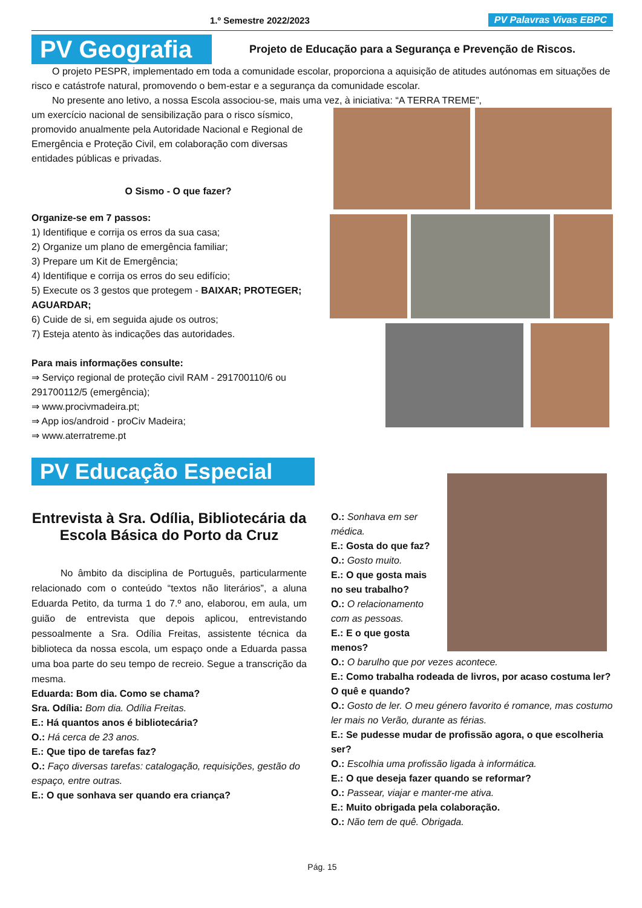1.º Semestre 2022/2023 PV Palavras Vivas EBPC
PV Geografia
Projeto de Educação para a Segurança e Prevenção de Riscos.
O projeto PESPR, implementado em toda a comunidade escolar, proporciona a aquisição de atitudes autónomas em situações de risco e catástrofe natural, promovendo o bem-estar e a segurança da comunidade escolar.
No presente ano letivo, a nossa Escola associou-se, mais uma vez, à iniciativa: “A TERRA TREME”,
um exercício nacional de sensibilização para o risco sísmico, promovido anualmente pela Autoridade Nacional e Regional de Emergência e Proteção Civil, em colaboração com diversas entidades públicas e privadas.
O Sismo - O que fazer?
Organize-se em 7 passos:
1) Identifique e corrija os erros da sua casa;
2) Organize um plano de emergência familiar;
3) Prepare um Kit de Emergência;
4) Identifique e corrija os erros do seu edifício;
5) Execute os 3 gestos que protegem - BAIXAR; PROTEGER; AGUARDAR;
6) Cuide de si, em seguida ajude os outros;
7) Esteja atento às indicações das autoridades.
Para mais informações consulte:
⇒ Serviço regional de proteção civil RAM - 291700110/6 ou 291700112/5 (emergência);
⇒ www.procivmadeira.pt;
⇒ App ios/android - proCiv Madeira;
⇒ www.aterratreme.pt
PV Educação Especial
Entrevista à Sra. Odília, Bibliotecária da Escola Básica do Porto da Cruz
No âmbito da disciplina de Português, particularmente relacionado com o conteúdo “textos não literários”, a aluna Eduarda Petito, da turma 1 do 7.º ano, elaborou, em aula, um guião de entrevista que depois aplicou, entrevistando pessoalmente a Sra. Odília Freitas, assistente técnica da biblioteca da nossa escola, um espaço onde a Eduarda passa uma boa parte do seu tempo de recreio. Segue a transcrição da mesma.
Eduarda: Bom dia. Como se chama?
Sra. Odília: Bom dia. Odília Freitas.
E.: Há quantos anos é bibliotecária?
O.: Há cerca de 23 anos.
E.: Que tipo de tarefas faz?
O.: Faço diversas tarefas: catalogação, requisições, gestão do espaço, entre outras.
E.: O que sonhava ser quando era criança?
O.: Sonhava em ser médica.
E.: Gosta do que faz?
O.: Gosto muito.
E.: O que gosta mais no seu trabalho?
O.: O relacionamento com as pessoas.
E.: E o que gosta menos?
O.: O barulho que por vezes acontece.
E.: Como trabalha rodeada de livros, por acaso costuma ler? O quê e quando?
O.: Gosto de ler. O meu género favorito é romance, mas costumo ler mais no Verão, durante as férias.
E.: Se pudesse mudar de profissão agora, o que escolheria ser?
O.: Escolhia uma profissão ligada à informática.
E.: O que deseja fazer quando se reformar?
O.: Passear, viajar e manter-me ativa.
E.: Muito obrigada pela colaboração.
O.: Não tem de quê. Obrigada.
Pág. 15